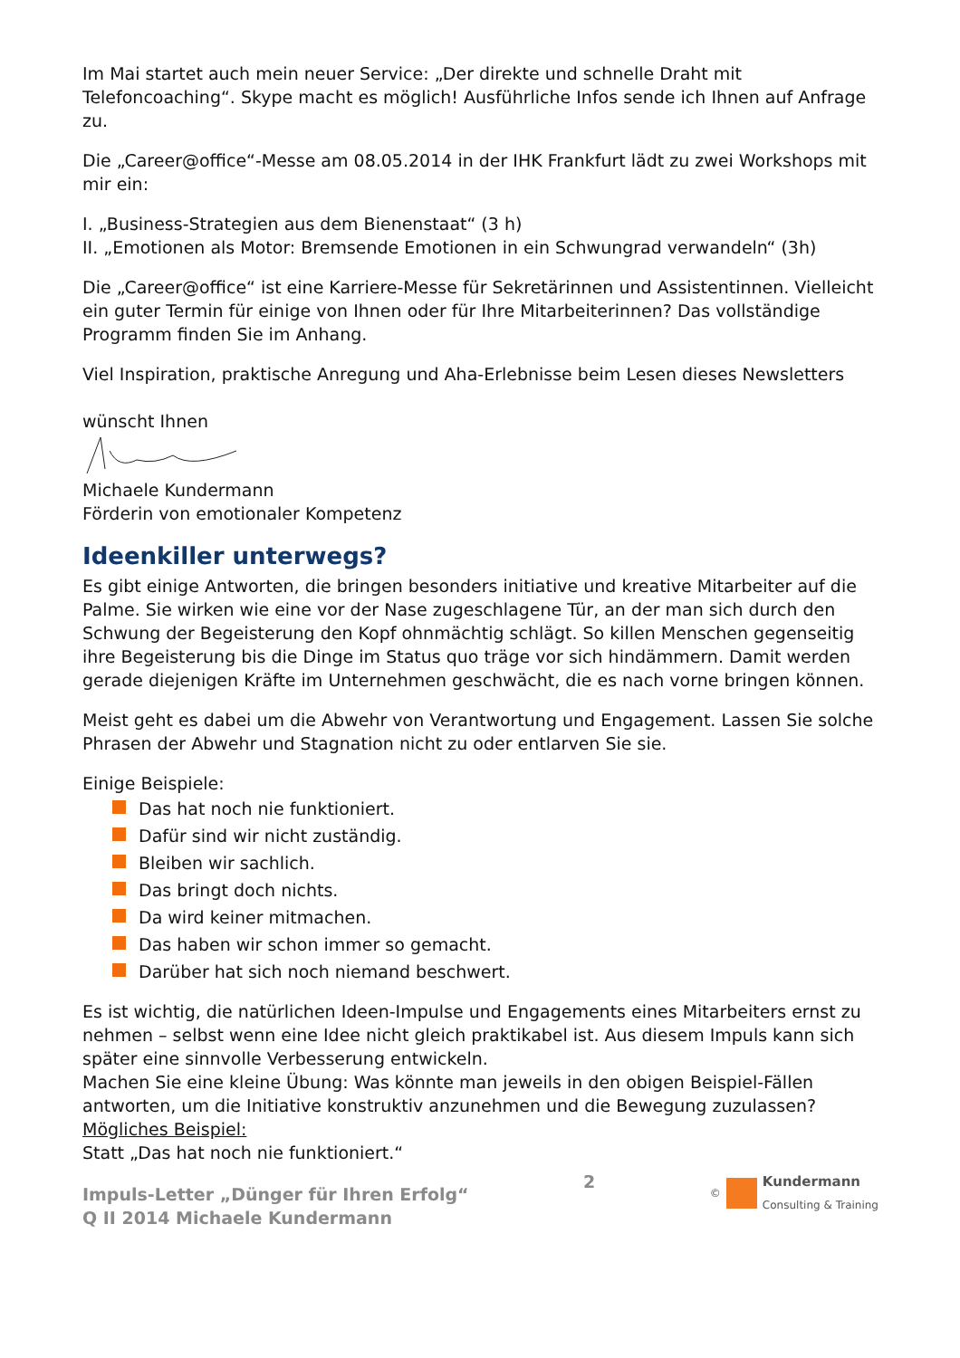Im Mai startet auch mein neuer Service: „Der direkte und schnelle Draht mit Telefoncoaching“. Skype macht es möglich! Ausführliche Infos sende ich Ihnen auf Anfrage zu.
Die „Career@office“-Messe am 08.05.2014 in der IHK Frankfurt lädt zu zwei Workshops mit mir ein:
I. „Business-Strategien aus dem Bienenstaat“ (3 h)
II. „Emotionen als Motor: Bremsende Emotionen in ein Schwungrad verwandeln“ (3h)
Die „Career@office“ ist eine Karriere-Messe für Sekretärinnen und Assistentinnen. Vielleicht ein guter Termin für einige von Ihnen oder für Ihre Mitarbeiterinnen? Das vollständige Programm finden Sie im Anhang.
Viel Inspiration, praktische Anregung und Aha-Erlebnisse beim Lesen dieses Newsletters
wünscht Ihnen
Michaele Kundermann
Förderin von emotionaler Kompetenz
Ideenkiller unterwegs?
Es gibt einige Antworten, die bringen besonders initiative und kreative Mitarbeiter auf die Palme. Sie wirken wie eine vor der Nase zugeschlagene Tür, an der man sich durch den Schwung der Begeisterung den Kopf ohnmächtig schlägt. So killen Menschen gegenseitig ihre Begeisterung bis die Dinge im Status quo träge vor sich hindämmern. Damit werden gerade diejenigen Kräfte im Unternehmen geschwächt, die es nach vorne bringen können.
Meist geht es dabei um die Abwehr von Verantwortung und Engagement. Lassen Sie solche Phrasen der Abwehr und Stagnation nicht zu oder entlarven Sie sie.
Einige Beispiele:
Das hat noch nie funktioniert.
Dafür sind wir nicht zuständig.
Bleiben wir sachlich.
Das bringt doch nichts.
Da wird keiner mitmachen.
Das haben wir schon immer so gemacht.
Darüber hat sich noch niemand beschwert.
Es ist wichtig, die natürlichen Ideen-Impulse und Engagements eines Mitarbeiters ernst zu nehmen – selbst wenn eine Idee nicht gleich praktikabel ist. Aus diesem Impuls kann sich später eine sinnvolle Verbesserung entwickeln.
Machen Sie eine kleine Übung: Was könnte man jeweils in den obigen Beispiel-Fällen antworten, um die Initiative konstruktiv anzunehmen und die Bewegung zuzulassen?
Mögliches Beispiel:
Statt „Das hat noch nie funktioniert.“
Impuls-Letter „Dünger für Ihren Erfolg“
Q II 2014 Michaele Kundermann
2
©
Kundermann
Consulting & Training